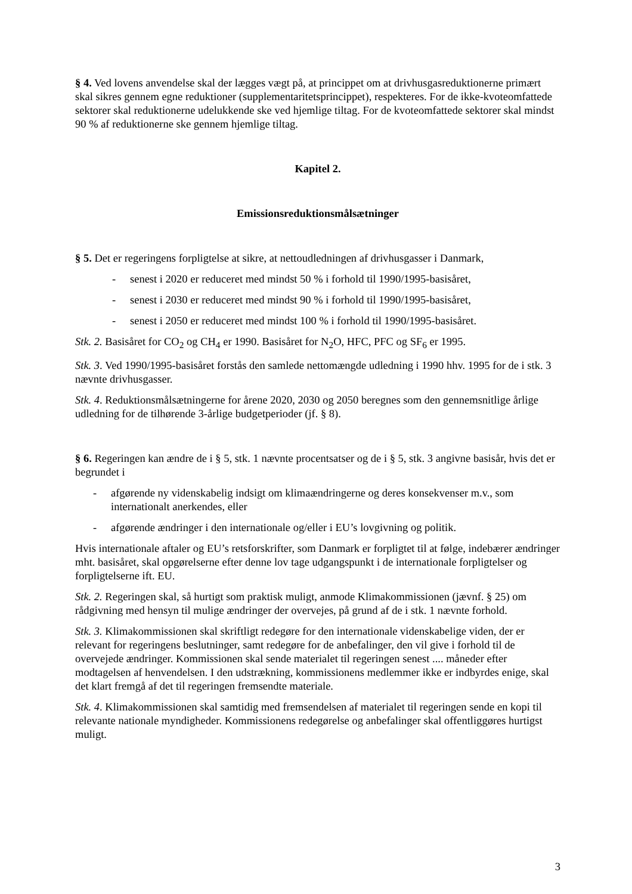§ 4. Ved lovens anvendelse skal der lægges vægt på, at princippet om at drivhusgasreduktionerne primært skal sikres gennem egne reduktioner (supplementaritetsprincippet), respekteres. For de ikke-kvoteomfattede sektorer skal reduktionerne udelukkende ske ved hjemlige tiltag. For de kvoteomfattede sektorer skal mindst 90 % af reduktionerne ske gennem hjemlige tiltag.
Kapitel 2.
Emissionsreduktionsmålsætninger
§ 5. Det er regeringens forpligtelse at sikre, at nettoudledningen af drivhusgasser i Danmark,
- senest i 2020 er reduceret med mindst 50 % i forhold til 1990/1995-basisåret,
- senest i 2030 er reduceret med mindst 90 % i forhold til 1990/1995-basisåret,
- senest i 2050 er reduceret med mindst 100 % i forhold til 1990/1995-basisåret.
Stk. 2. Basisåret for CO<sub>2</sub> og CH<sub>4</sub> er 1990. Basisåret for N<sub>2</sub>O, HFC, PFC og SF<sub>6</sub> er 1995.
Stk. 3. Ved 1990/1995-basisåret forstås den samlede nettomængde udledning i 1990 hhv. 1995 for de i stk. 3 nævnte drivhusgasser.
Stk. 4. Reduktionsmålsætningerne for årene 2020, 2030 og 2050 beregnes som den gennemsnitlige årlige udledning for de tilhørende 3-årlige budgetperioder (jf. § 8).
§ 6. Regeringen kan ændre de i § 5, stk. 1 nævnte procentsatser og de i § 5, stk. 3 angivne basisår, hvis det er begrundet i
- afgørende ny videnskabelig indsigt om klimaændringerne og deres konsekvenser m.v., som internationalt anerkendes, eller
- afgørende ændringer i den internationale og/eller i EU’s lovgivning og politik.
Hvis internationale aftaler og EU’s retsforskrifter, som Danmark er forpligtet til at følge, indebærer ændringer mht. basisåret, skal opgørelserne efter denne lov tage udgangspunkt i de internationale forpligtelser og forpligtelserne ift. EU.
Stk. 2. Regeringen skal, så hurtigt som praktisk muligt, anmode Klimakommissionen (jævnf. § 25) om rådgivning med hensyn til mulige ændringer der overvejes, på grund af de i stk. 1 nævnte forhold.
Stk. 3. Klimakommissionen skal skriftligt redegøre for den internationale videnskabelige viden, der er relevant for regeringens beslutninger, samt redegøre for de anbefalinger, den vil give i forhold til de overvejede ændringer. Kommissionen skal sende materialet til regeringen senest .... måneder efter modtagelsen af henvendelsen. I den udstrækning, kommissionens medlemmer ikke er indbyrdes enige, skal det klart fremgå af det til regeringen fremsendte materiale.
Stk. 4. Klimakommissionen skal samtidig med fremsendelsen af materialet til regeringen sende en kopi til relevante nationale myndigheder. Kommissionens redegørelse og anbefalinger skal offentliggøres hurtigst muligt.
3